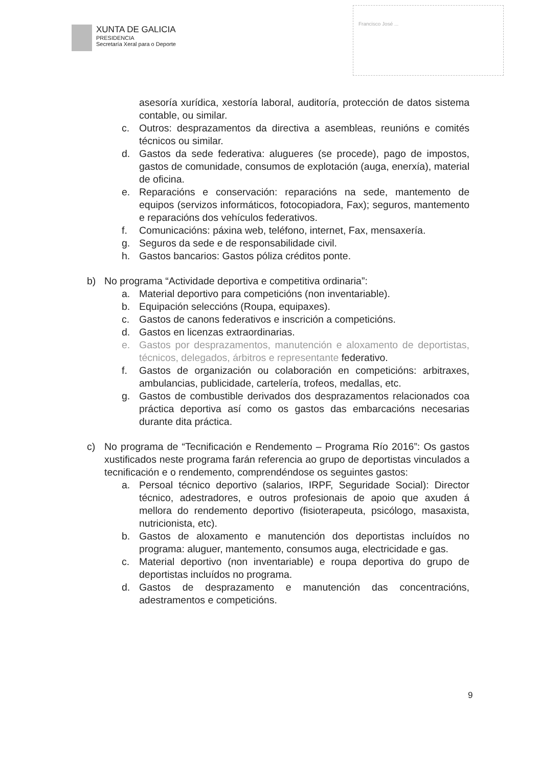XUNTA DE GALICIA
PRESIDENCIA
Secretaría Xeral para o Deporte
Francisco José ...
asesoría xurídica, xestoría laboral, auditoría, protección de datos sistema contable, ou similar.
c. Outros: desprazamentos da directiva a asembleas, reunións e comités técnicos ou similar.
d. Gastos da sede federativa: alugueres (se procede), pago de impostos, gastos de comunidade, consumos de explotación (auga, enerxía), material de oficina.
e. Reparacións e conservación: reparacións na sede, mantemento de equipos (servizos informáticos, fotocopiadora, Fax); seguros, mantemento e reparacións dos vehículos federativos.
f. Comunicacións: páxina web, teléfono, internet, Fax, mensaxería.
g. Seguros da sede e de responsabilidade civil.
h. Gastos bancarios: Gastos póliza créditos ponte.
b) No programa “Actividade deportiva e competitiva ordinaria”:
a. Material deportivo para competicións (non inventariable).
b. Equipación seleccións (Roupa, equipaxes).
c. Gastos de canons federativos e inscrición a competicións.
d. Gastos en licenzas extraordinarias.
e. Gastos por desprazamentos, manutención e aloxamento de deportistas, técnicos, delegados, árbitros e representante federativo.
f. Gastos de organización ou colaboración en competicións: arbitraxes, ambulancias, publicidade, cartelería, trofeos, medallas, etc.
g. Gastos de combustible derivados dos desprazamentos relacionados coa práctica deportiva así como os gastos das embarcacións necesarias durante dita práctica.
c) No programa de “Tecnificación e Rendemento – Programa Río 2016”: Os gastos xustificados neste programa farán referencia ao grupo de deportistas vinculados a tecnificación e o rendemento, comprendéndose os seguintes gastos:
a. Persoal técnico deportivo (salarios, IRPF, Seguridade Social): Director técnico, adestradores, e outros profesionais de apoio que axuden á mellora do rendemento deportivo (fisioterapeuta, psicólogo, masaxista, nutricionista, etc).
b. Gastos de aloxamento e manutención dos deportistas incluídos no programa: aluguer, mantemento, consumos auga, electricidade e gas.
c. Material deportivo (non inventariable) e roupa deportiva do grupo de deportistas incluídos no programa.
d. Gastos de desprazamento e manutención das concentracións, adestramentos e competicións.
9